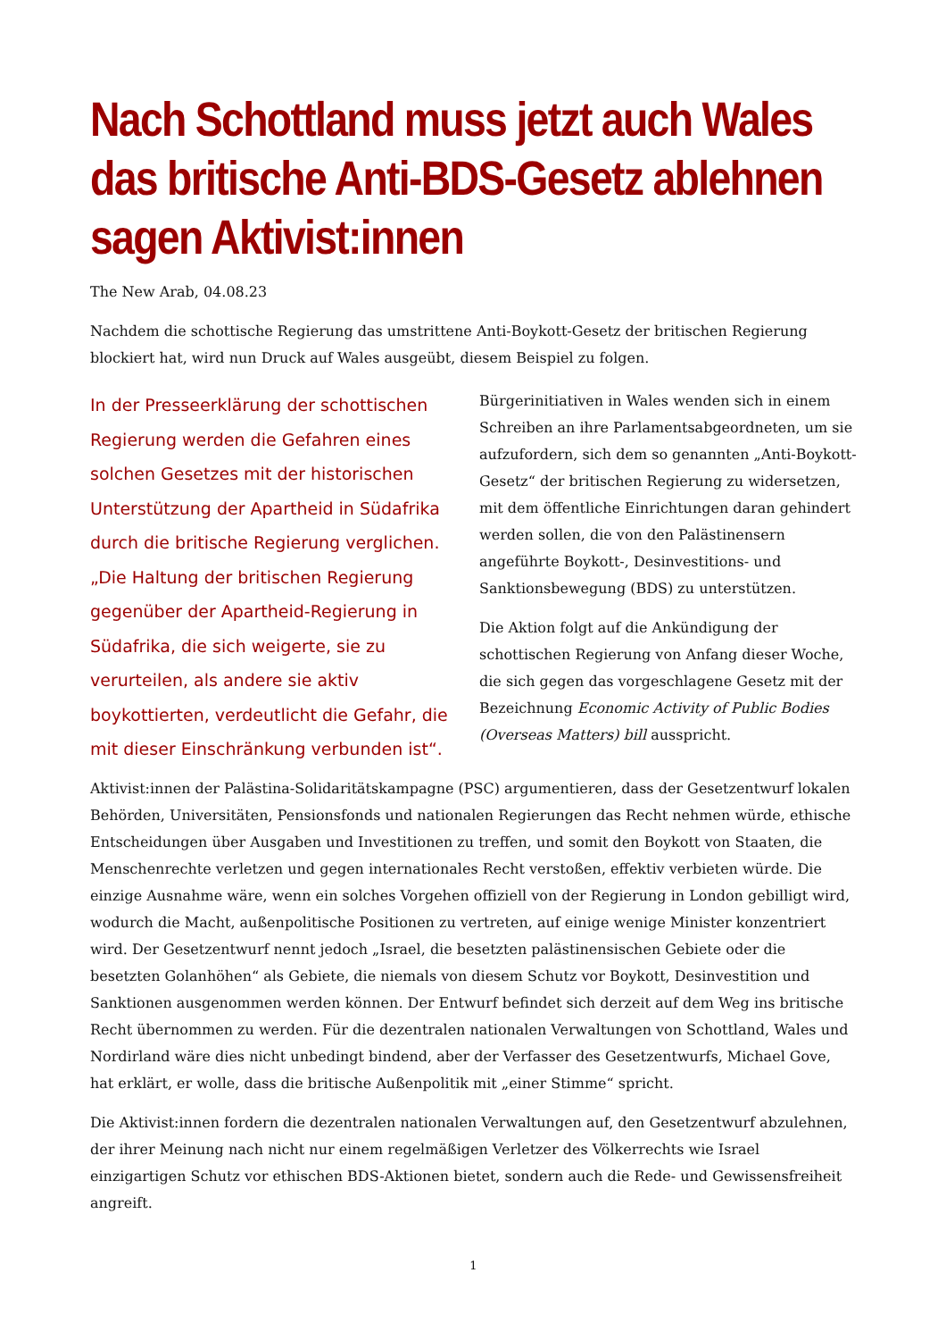Nach Schottland muss jetzt auch Wales das britische Anti-BDS-Gesetz ablehnen sagen Aktivist:innen
The New Arab, 04.08.23
Nachdem die schottische Regierung das umstrittene Anti-Boykott-Gesetz der britischen Regierung blockiert hat, wird nun Druck auf Wales ausgeübt, diesem Beispiel zu folgen.
In der Presseerklärung der schottischen Regierung werden die Gefahren eines solchen Gesetzes mit der historischen Unterstützung der Apartheid in Südafrika durch die britische Regierung verglichen. „Die Haltung der britischen Regierung gegenüber der Apartheid-Regierung in Südafrika, die sich weigerte, sie zu verurteilen, als andere sie aktiv boykottierten, verdeutlicht die Gefahr, die mit dieser Einschränkung verbunden ist“.
Bürgerinitiativen in Wales wenden sich in einem Schreiben an ihre Parlamentsabgeordneten, um sie aufzufordern, sich dem so genannten „Anti-Boykott-Gesetz“ der britischen Regierung zu widersetzen, mit dem öffentliche Einrichtungen daran gehindert werden sollen, die von den Palästinensern angeführte Boykott-, Desinvestitions- und Sanktionsbewegung (BDS) zu unterstützen.
Die Aktion folgt auf die Ankündigung der schottischen Regierung von Anfang dieser Woche, die sich gegen das vorgeschlagene Gesetz mit der Bezeichnung Economic Activity of Public Bodies (Overseas Matters) bill ausspricht.
Aktivist:innen der Palästina-Solidaritätskampagne (PSC) argumentieren, dass der Gesetzentwurf lokalen Behörden, Universitäten, Pensionsfonds und nationalen Regierungen das Recht nehmen würde, ethische Entscheidungen über Ausgaben und Investitionen zu treffen, und somit den Boykott von Staaten, die Menschenrechte verletzen und gegen internationales Recht verstoßen, effektiv verbieten würde. Die einzige Ausnahme wäre, wenn ein solches Vorgehen offiziell von der Regierung in London gebilligt wird, wodurch die Macht, außenpolitische Positionen zu vertreten, auf einige wenige Minister konzentriert wird. Der Gesetzentwurf nennt jedoch „Israel, die besetzten palästinensischen Gebiete oder die besetzten Golanhöhen“ als Gebiete, die niemals von diesem Schutz vor Boykott, Desinvestition und Sanktionen ausgenommen werden können. Der Entwurf befindet sich derzeit auf dem Weg ins britische Recht übernommen zu werden. Für die dezentralen nationalen Verwaltungen von Schottland, Wales und Nordirland wäre dies nicht unbedingt bindend, aber der Verfasser des Gesetzentwurfs, Michael Gove, hat erklärt, er wolle, dass die britische Außenpolitik mit „einer Stimme“ spricht.
Die Aktivist:innen fordern die dezentralen nationalen Verwaltungen auf, den Gesetzentwurf abzulehnen, der ihrer Meinung nach nicht nur einem regelmäßigen Verletzer des Völkerrechts wie Israel einzigartigen Schutz vor ethischen BDS-Aktionen bietet, sondern auch die Rede- und Gewissensfreiheit angreift.
1